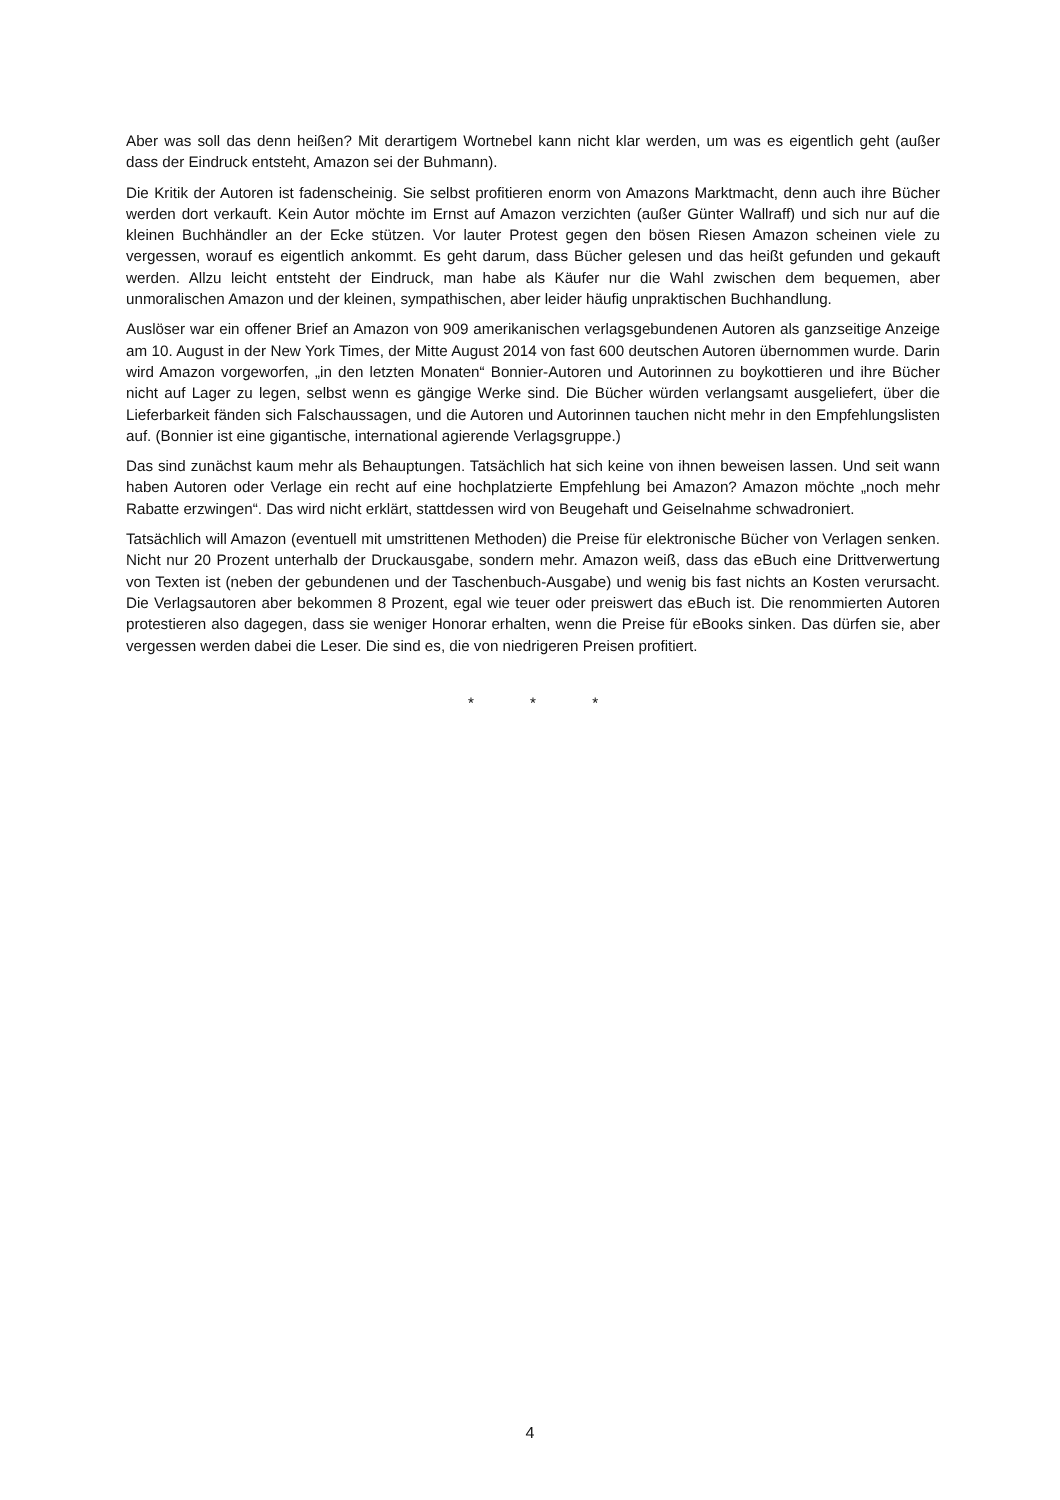Aber was soll das denn heißen? Mit derartigem Wortnebel kann nicht klar werden, um was es eigentlich geht (außer dass der Eindruck entsteht, Amazon sei der Buhmann).
Die Kritik der Autoren ist fadenscheinig. Sie selbst profitieren enorm von Amazons Marktmacht, denn auch ihre Bücher werden dort verkauft. Kein Autor möchte im Ernst auf Amazon verzichten (außer Günter Wallraff) und sich nur auf die kleinen Buchhändler an der Ecke stützen. Vor lauter Protest gegen den bösen Riesen Amazon scheinen viele zu vergessen, worauf es eigentlich ankommt. Es geht darum, dass Bücher gelesen und das heißt gefunden und gekauft werden. Allzu leicht entsteht der Eindruck, man habe als Käufer nur die Wahl zwischen dem bequemen, aber unmoralischen Amazon und der kleinen, sympathischen, aber leider häufig unpraktischen Buchhandlung.
Auslöser war ein offener Brief an Amazon von 909 amerikanischen verlagsgebundenen Autoren als ganzseitige Anzeige am 10. August in der New York Times, der Mitte August 2014 von fast 600 deutschen Autoren übernommen wurde. Darin wird Amazon vorgeworfen, „in den letzten Monaten“ Bonnier-Autoren und Autorinnen zu boykottieren und ihre Bücher nicht auf Lager zu legen, selbst wenn es gängige Werke sind. Die Bücher würden verlangsamt ausgeliefert, über die Lieferbarkeit fänden sich Falschaussagen, und die Autoren und Autorinnen tauchen nicht mehr in den Empfehlungslisten auf. (Bonnier ist eine gigantische, international agierende Verlagsgruppe.)
Das sind zunächst kaum mehr als Behauptungen. Tatsächlich hat sich keine von ihnen beweisen lassen. Und seit wann haben Autoren oder Verlage ein recht auf eine hochplatzierte Empfehlung bei Amazon? Amazon möchte „noch mehr Rabatte erzwingen“. Das wird nicht erklärt, stattdessen wird von Beugehaft und Geiselnahme schwadroniert.
Tatsächlich will Amazon (eventuell mit umstrittenen Methoden) die Preise für elektronische Bücher von Verlagen senken. Nicht nur 20 Prozent unterhalb der Druckausgabe, sondern mehr. Amazon weiß, dass das eBuch eine Drittverwertung von Texten ist (neben der gebundenen und der Taschenbuch-Ausgabe) und wenig bis fast nichts an Kosten verursacht. Die Verlagsautoren aber bekommen 8 Prozent, egal wie teuer oder preiswert das eBuch ist. Die renommierten Autoren protestieren also dagegen, dass sie weniger Honorar erhalten, wenn die Preise für eBooks sinken. Das dürfen sie, aber vergessen werden dabei die Leser. Die sind es, die von niedrigeren Preisen profitiert.
* * *
4